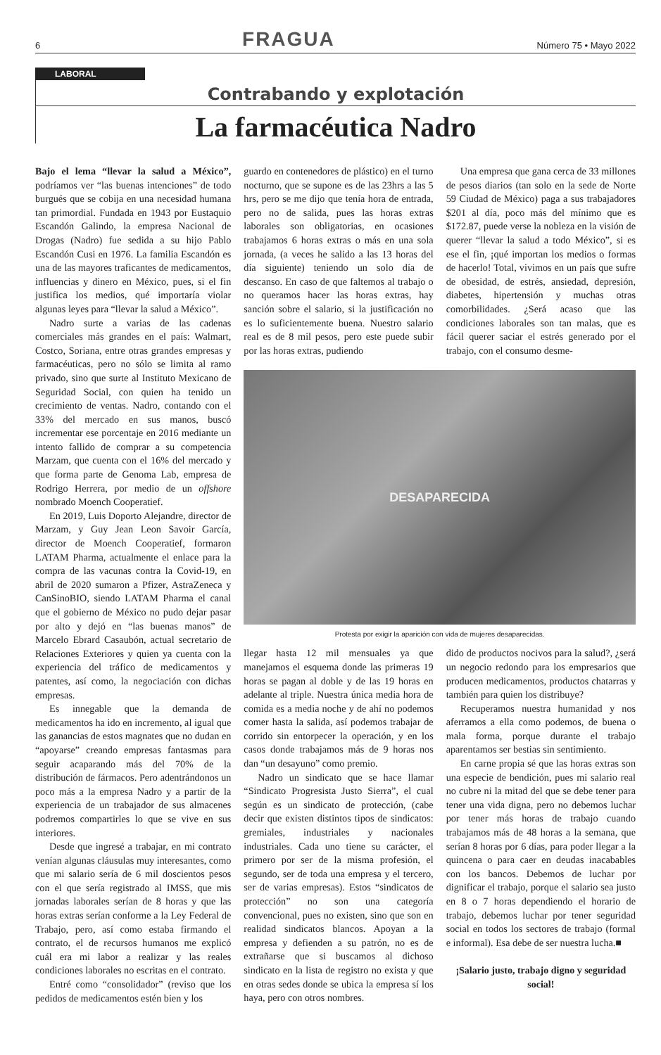6 FRAGUA Número 75 • Mayo 2022
LABORAL
Contrabando y explotación
La farmacéutica Nadro
Bajo el lema “llevar la salud a México”, podríamos ver “las buenas intenciones” de todo burgués que se cobija en una necesidad humana tan primordial. Fundada en 1943 por Eustaquio Escandón Galindo, la empresa Nacional de Drogas (Nadro) fue sedida a su hijo Pablo Escandón Cusi en 1976. La familia Escandón es una de las mayores traficantes de medicamentos, influencias y dinero en México, pues, si el fin justifica los medios, qué importaría violar algunas leyes para “llevar la salud a México”.
Nadro surte a varias de las cadenas comerciales más grandes en el país: Walmart, Costco, Soriana, entre otras grandes empresas y farmacéuticas, pero no sólo se limita al ramo privado, sino que surte al Instituto Mexicano de Seguridad Social, con quien ha tenido un crecimiento de ventas. Nadro, contando con el 33% del mercado en sus manos, buscó incrementar ese porcentaje en 2016 mediante un intento fallido de comprar a su competencia Marzam, que cuenta con el 16% del mercado y que forma parte de Genoma Lab, empresa de Rodrigo Herrera, por medio de un offshore nombrado Moench Cooperatief.
En 2019, Luis Doporto Alejandre, director de Marzam, y Guy Jean Leon Savoir García, director de Moench Cooperatief, formaron LATAM Pharma, actualmente el enlace para la compra de las vacunas contra la Covid-19, en abril de 2020 sumaron a Pfizer, AstraZeneca y CanSinoBIO, siendo LATAM Pharma el canal que el gobierno de México no pudo dejar pasar por alto y dejó en “las buenas manos” de Marcelo Ebrard Casaubón, actual secretario de Relaciones Exteriores y quien ya cuenta con la experiencia del tráfico de medicamentos y patentes, así como, la negociación con dichas empresas.
Es innegable que la demanda de medicamentos ha ido en incremento, al igual que las ganancias de estos magnates que no dudan en “apoyarse” creando empresas fantasmas para seguir acaparando más del 70% de la distribución de fármacos. Pero adentrándonos un poco más a la empresa Nadro y a partir de la experiencia de un trabajador de sus almacenes podremos compartirles lo que se vive en sus interiores.
Desde que ingresé a trabajar, en mi contrato venían algunas cláusulas muy interesantes, como que mi salario sería de 6 mil doscientos pesos con el que sería registrado al IMSS, que mis jornadas laborales serían de 8 horas y que las horas extras serían conforme a la Ley Federal de Trabajo, pero, así como estaba firmando el contrato, el de recursos humanos me explicó cuál era mi labor a realizar y las reales condiciones laborales no escritas en el contrato.
Entré como “consolidador” (reviso que los pedidos de medicamentos estén bien y los
guardo en contenedores de plástico) en el turno nocturno, que se supone es de las 23hrs a las 5 hrs, pero se me dijo que tenía hora de entrada, pero no de salida, pues las horas extras laborales son obligatorias, en ocasiones trabajamos 6 horas extras o más en una sola jornada, (a veces he salido a las 13 horas del día siguiente) teniendo un solo día de descanso. En caso de que faltemos al trabajo o no queramos hacer las horas extras, hay sanción sobre el salario, si la justificación no es lo suficientemente buena. Nuestro salario real es de 8 mil pesos, pero este puede subir por las horas extras, pudiendo
Una empresa que gana cerca de 33 millones de pesos diarios (tan solo en la sede de Norte 59 Ciudad de México) paga a sus trabajadores $201 al día, poco más del mínimo que es $172.87, puede verse la nobleza en la visión de querer “llevar la salud a todo México”, si es ese el fin, ¡qué importan los medios o formas de hacerlo! Total, vivimos en un país que sufre de obesidad, de estrés, ansiedad, depresión, diabetes, hipertensión y muchas otras comorbilidades. ¿Será acaso que las condiciones laborales son tan malas, que es fácil querer saciar el estrés generado por el trabajo, con el consumo desme-
DESAPARECIDA
Protesta por exigir la aparición con vida de mujeres desaparecidas.
llegar hasta 12 mil mensuales ya que manejamos el esquema donde las primeras 19 horas se pagan al doble y de las 19 horas en adelante al triple. Nuestra única media hora de comida es a media noche y de ahí no podemos comer hasta la salida, así podemos trabajar de corrido sin entorpecer la operación, y en los casos donde trabajamos más de 9 horas nos dan “un desayuno” como premio.
Nadro un sindicato que se hace llamar “Sindicato Progresista Justo Sierra”, el cual según es un sindicato de protección, (cabe decir que existen distintos tipos de sindicatos: gremiales, industriales y nacionales industriales. Cada uno tiene su carácter, el primero por ser de la misma profesión, el segundo, ser de toda una empresa y el tercero, ser de varias empresas). Estos “sindicatos de protección” no son una categoría convencional, pues no existen, sino que son en realidad sindicatos blancos. Apoyan a la empresa y defienden a su patrón, no es de extrañarse que si buscamos al dichoso sindicato en la lista de registro no exista y que en otras sedes donde se ubica la empresa sí los haya, pero con otros nombres.
dido de productos nocivos para la salud?, ¿será un negocio redondo para los empresarios que producen medicamentos, productos chatarras y también para quien los distribuye?
Recuperamos nuestra humanidad y nos aferramos a ella como podemos, de buena o mala forma, porque durante el trabajo aparentamos ser bestias sin sentimiento.
En carne propia sé que las horas extras son una especie de bendición, pues mi salario real no cubre ni la mitad del que se debe tener para tener una vida digna, pero no debemos luchar por tener más horas de trabajo cuando trabajamos más de 48 horas a la semana, que serían 8 horas por 6 días, para poder llegar a la quincena o para caer en deudas inacabables con los bancos. Debemos de luchar por dignificar el trabajo, porque el salario sea justo en 8 o 7 horas dependiendo el horario de trabajo, debemos luchar por tener seguridad social en todos los sectores de trabajo (formal e informal). Esa debe de ser nuestra lucha.■
¡Salario justo, trabajo digno y seguridad social!